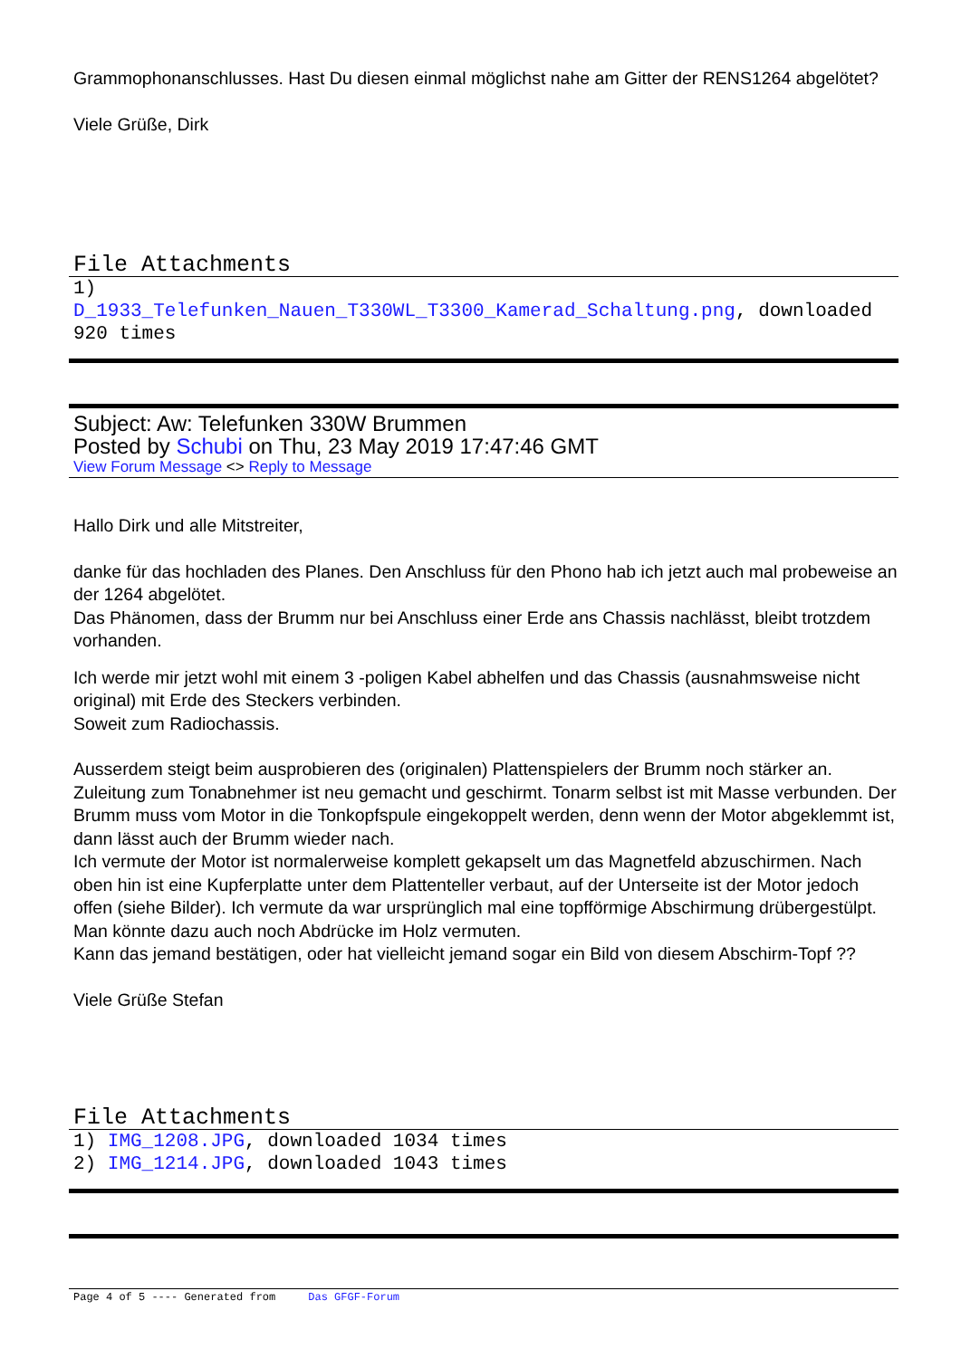Grammophonanschlusses. Hast Du diesen einmal möglichst nahe am Gitter der RENS1264 abgelötet?
Viele Grüße, Dirk
File Attachments
1)
D_1933_Telefunken_Nauen_T330WL_T3300_Kamerad_Schaltung.png, downloaded 920 times
Subject: Aw: Telefunken 330W Brummen
Posted by Schubi on Thu, 23 May 2019 17:47:46 GMT
View Forum Message <> Reply to Message
Hallo Dirk und alle Mitstreiter,
danke für das hochladen des Planes. Den Anschluss für den Phono hab ich jetzt auch mal probeweise an der 1264 abgelötet.
Das Phänomen, dass der Brumm nur bei Anschluss einer Erde ans Chassis nachlässt, bleibt trotzdem vorhanden.
Ich werde mir jetzt wohl mit einem 3 -poligen Kabel abhelfen und das Chassis (ausnahmsweise nicht original) mit Erde des Steckers verbinden.
Soweit zum Radiochassis.
Ausserdem steigt beim ausprobieren des (originalen) Plattenspielers der Brumm noch stärker an. Zuleitung zum Tonabnehmer ist neu gemacht und geschirmt. Tonarm selbst ist mit Masse verbunden. Der Brumm muss vom Motor in die Tonkopfspule eingekoppelt werden, denn wenn der Motor abgeklemmt ist, dann lässt auch der Brumm wieder nach.
Ich vermute der Motor ist normalerweise komplett gekapselt um das Magnetfeld abzuschirmen. Nach oben hin ist eine Kupferplatte unter dem Plattenteller verbaut, auf der Unterseite ist der Motor jedoch offen (siehe Bilder). Ich vermute da war ursprünglich mal eine topfförmige Abschirmung drübergestülpt. Man könnte dazu auch noch Abdrücke im Holz vermuten.
Kann das jemand bestätigen, oder hat vielleicht jemand sogar ein Bild von diesem Abschirm-Topf ??
Viele Grüße Stefan
File Attachments
1) IMG_1208.JPG, downloaded 1034 times
2) IMG_1214.JPG, downloaded 1043 times
Page 4 of 5 ---- Generated from Das GFGF-Forum